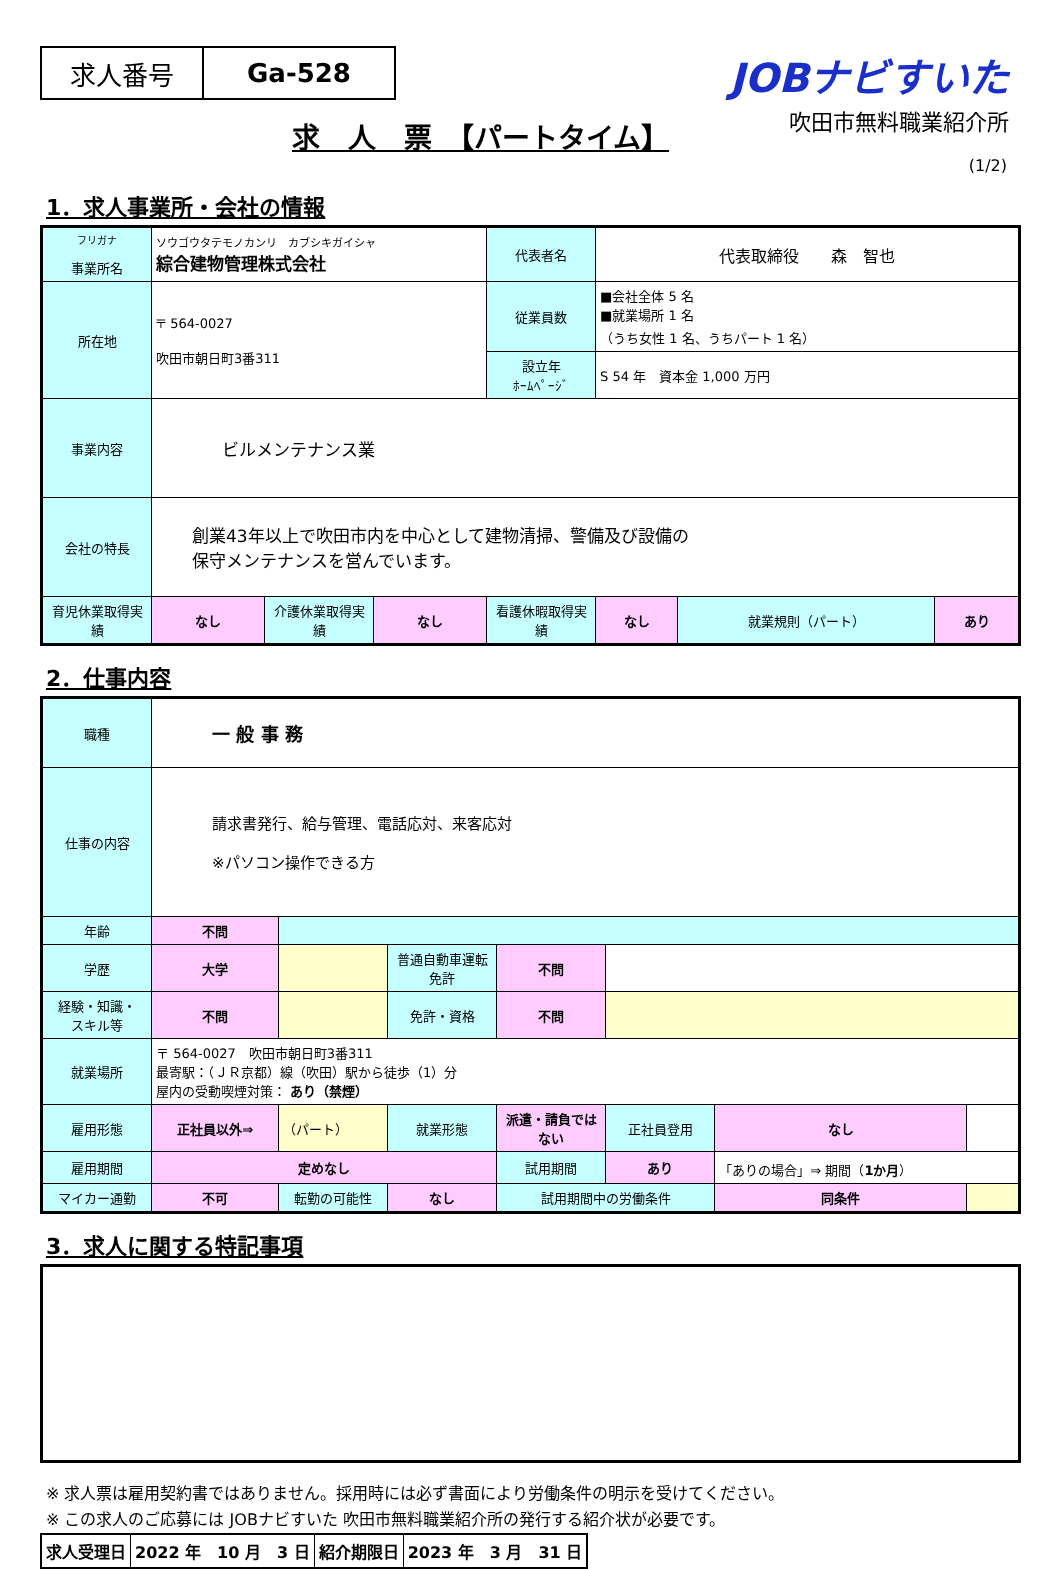求人番号 Ga-528
JOBナビすいた
吹田市無料職業紹介所
求　人　票　【パートタイム】
(1/2)
1．求人事業所・会社の情報
| フリガナ 事業所名 | ソウゴウタテモノカンリ カブシキガイシャ 綜合建物管理株式会社 | | | 代表者名 | 代表取締役 森 智也 | | |
| 所在地 | 〒 564-0027 吹田市朝日町3番311 | | | 従業員数 | ■会社全体 5 名 ■就業場所 1 名 （うち女性 1 名、うちパート 1 名） | | |
| | | | | 設立年 ﾎｰﾑﾍﾟｰｼﾞ | S 54 年 資本金 1,000 万円 | | |
| 事業内容 | ビルメンテナンス業 | | | | | | |
| 会社の特長 | 創業43年以上で吹田市内を中心として建物清掃、警備及び設備の 保守メンテナンスを営んでいます。 | | | | | | |
| 育児休業取得実績 | なし | 介護休業取得実績 | なし | 看護休暇取得実績 | なし | 就業規則（パート） | あり |
2．仕事内容
| 職種 | 一 般 事 務 | | | | | | |
| 仕事の内容 | 請求書発行、給与管理、電話応対、来客応対 ※パソコン操作できる方 | | | | | | |
| 年齢 | 不問 | | | | | | |
| 学歴 | 大学 | | 普通自動車運転免許 | 不問 | | | |
| 経験・知識・ スキル等 | 不問 | | 免許・資格 | 不問 | | | |
| 就業場所 | 〒 564-0027 吹田市朝日町3番311 最寄駅：（ＪＲ京都）線（吹田）駅から徒歩（1）分 屋内の受動喫煙対策： あり（禁煙） | | | | | | |
| 雇用形態 | 正社員以外⇒ | （パート） | 就業形態 | 派遣・請負ではない | 正社員登用 | なし | |
| 雇用期間 | 定めなし | | | 試用期間 | あり | 「ありの場合」⇒ 期間（ 1か月 ） | |
| マイカー通勤 | 不可 | 転勤の可能性 | なし | 試用期間中の労働条件 | | 同条件 | |
3．求人に関する特記事項
※ 求人票は雇用契約書ではありません。採用時には必ず書面により労働条件の明示を受けてください。
※ この求人のご応募には JOBナビすいた 吹田市無料職業紹介所の発行する紹介状が必要です。
| 求人受理日 | 2022 年 10 月 3 日 | 紹介期限日 | 2023 年 3 月 31 日 |